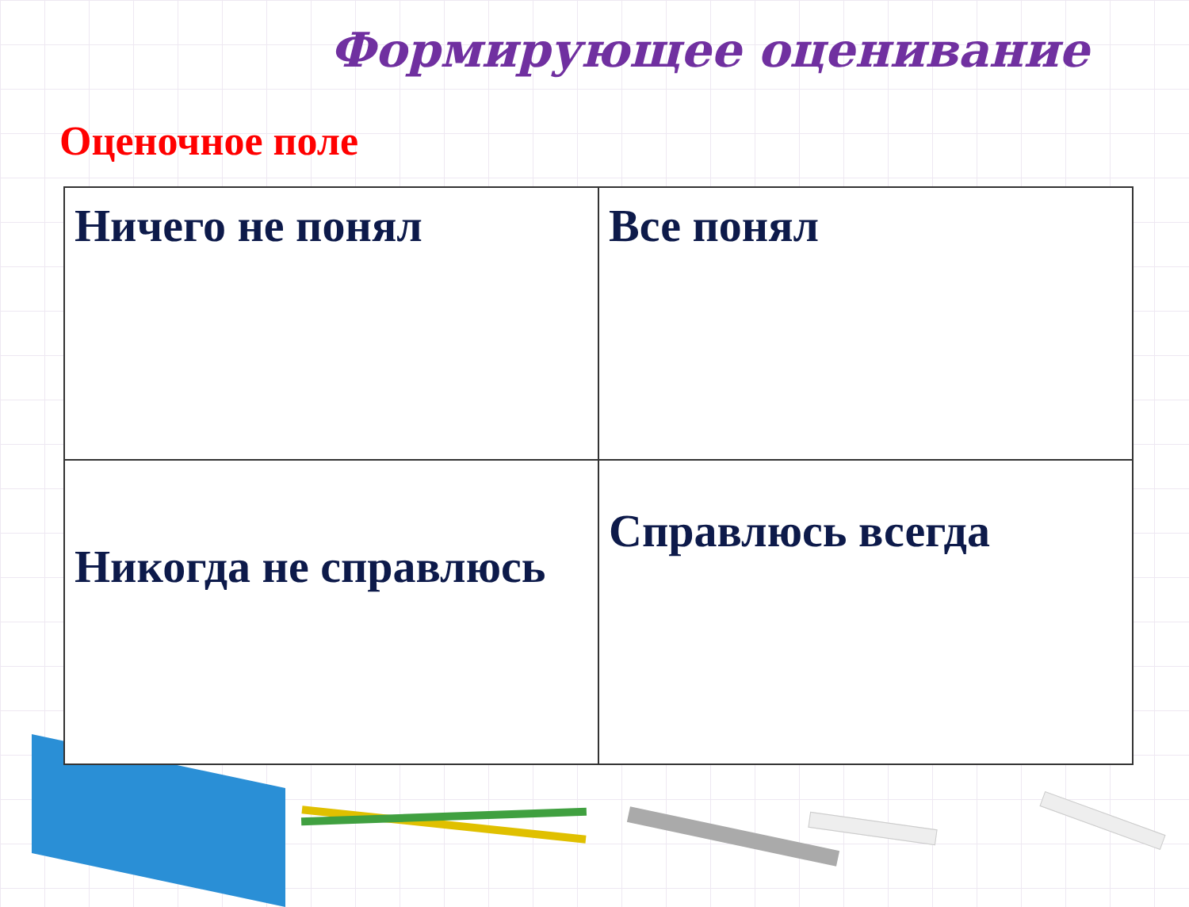Формирующее оценивание
Оценочное поле
| Ничего не понял | Все понял |
| Никогда не справлюсь | Справлюсь всегда |